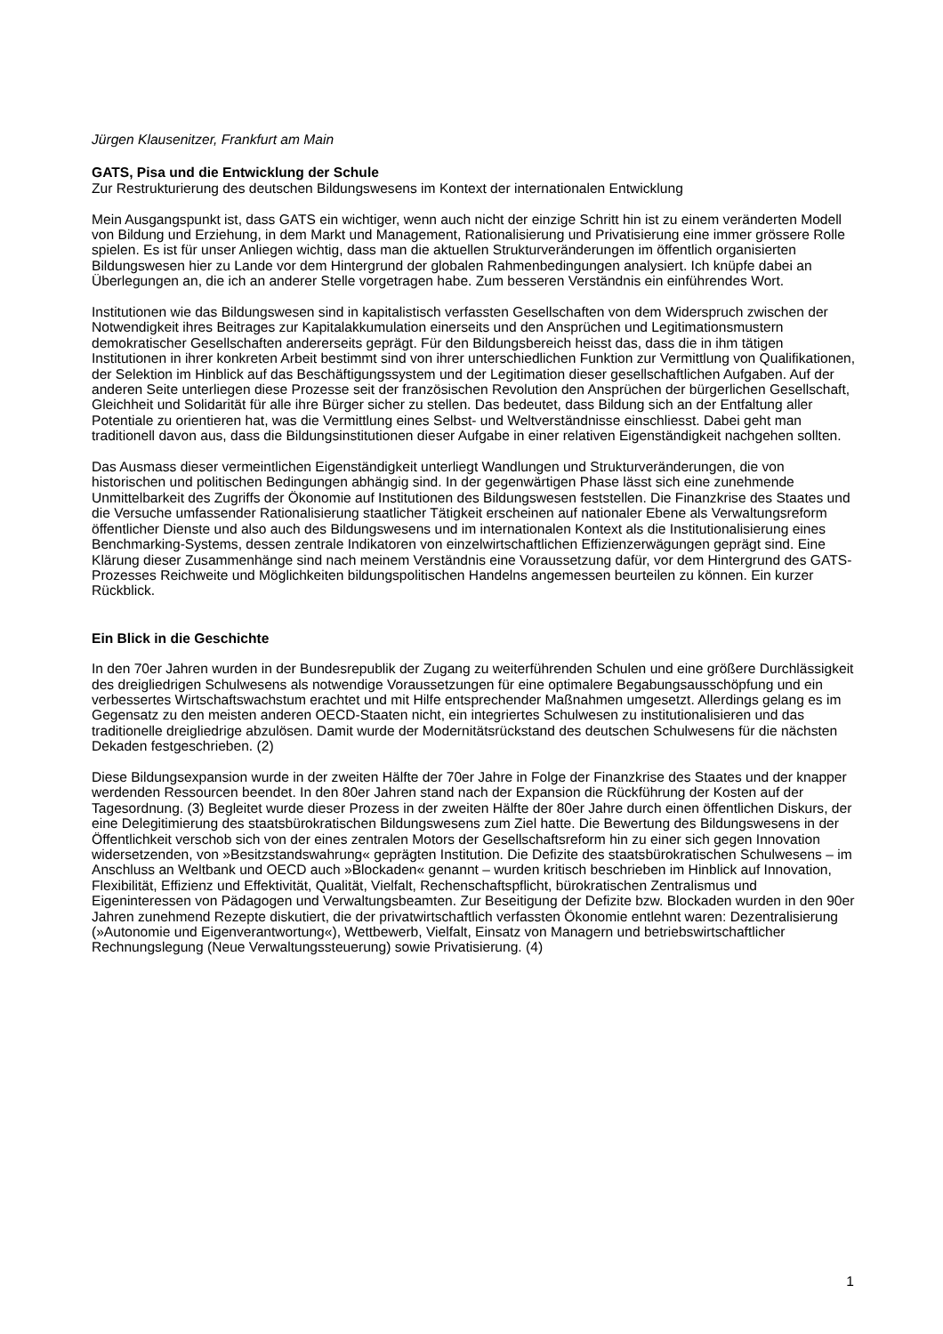Jürgen Klausenitzer, Frankfurt am Main
GATS, Pisa und die Entwicklung der Schule
Zur Restrukturierung des deutschen Bildungswesens im Kontext der internationalen Entwicklung
Mein Ausgangspunkt ist, dass GATS ein wichtiger, wenn auch nicht der einzige Schritt hin ist zu einem veränderten Modell von Bildung und Erziehung, in dem Markt und Management, Rationalisierung und Privatisierung eine immer grössere Rolle spielen. Es ist für unser Anliegen wichtig, dass man die aktuellen Strukturveränderungen im öffentlich organisierten Bildungswesen hier zu Lande vor dem Hintergrund der globalen Rahmenbedingungen analysiert. Ich knüpfe dabei an Überlegungen an, die ich an anderer Stelle vorgetragen habe. Zum besseren Verständnis ein einführendes Wort.
Institutionen wie das Bildungswesen sind in kapitalistisch verfassten Gesellschaften von dem Widerspruch zwischen der Notwendigkeit ihres Beitrages zur Kapitalakkumulation einerseits und den Ansprüchen und Legitimationsmustern demokratischer Gesellschaften andererseits geprägt. Für den Bildungsbereich heisst das, dass die in ihm tätigen Institutionen in ihrer konkreten Arbeit bestimmt sind von ihrer unterschiedlichen Funktion zur Vermittlung von Qualifikationen, der Selektion im Hinblick auf das Beschäftigungssystem und der Legitimation dieser gesellschaftlichen Aufgaben. Auf der anderen Seite unterliegen diese Prozesse seit der französischen Revolution den Ansprüchen der bürgerlichen Gesellschaft, Gleichheit und Solidarität für alle ihre Bürger sicher zu stellen. Das bedeutet, dass Bildung sich an der Entfaltung aller Potentiale zu orientieren hat, was die Vermittlung eines Selbst- und Weltverständnisse einschliesst. Dabei geht man traditionell davon aus, dass die Bildungsinstitutionen dieser Aufgabe in einer relativen Eigenständigkeit nachgehen sollten.
Das Ausmass dieser vermeintlichen Eigenständigkeit unterliegt Wandlungen und Strukturveränderungen, die von historischen und politischen Bedingungen abhängig sind. In der gegenwärtigen Phase lässt sich eine zunehmende Unmittelbarkeit des Zugriffs der Ökonomie auf Institutionen des Bildungswesen feststellen. Die Finanzkrise des Staates und die Versuche umfassender Rationalisierung staatlicher Tätigkeit erscheinen auf nationaler Ebene als Verwaltungsreform öffentlicher Dienste und also auch des Bildungswesens und im internationalen Kontext als die Institutionalisierung eines Benchmarking-Systems, dessen zentrale Indikatoren von einzelwirtschaftlichen Effizienzerwägungen geprägt sind. Eine Klärung dieser Zusammenhänge sind nach meinem Verständnis eine Voraussetzung dafür, vor dem Hintergrund des GATS-Prozesses Reichweite und Möglichkeiten bildungspolitischen Handelns angemessen beurteilen zu können. Ein kurzer Rückblick.
Ein Blick in die Geschichte
In den 70er Jahren wurden in der Bundesrepublik der Zugang zu weiterführenden Schulen und eine größere Durchlässigkeit des dreigliedrigen Schulwesens als notwendige Voraussetzungen für eine optimalere Begabungsausschöpfung und ein verbessertes Wirtschaftswachstum erachtet und mit Hilfe entsprechender Maßnahmen umgesetzt. Allerdings gelang es im Gegensatz zu den meisten anderen OECD-Staaten nicht, ein integriertes Schulwesen zu institutionalisieren und das traditionelle dreigliedrige abzulösen. Damit wurde der Modernitätsrückstand des deutschen Schulwesens für die nächsten Dekaden festgeschrieben. (2)
Diese Bildungsexpansion wurde in der zweiten Hälfte der 70er Jahre in Folge der Finanzkrise des Staates und der knapper werdenden Ressourcen beendet. In den 80er Jahren stand nach der Expansion die Rückführung der Kosten auf der Tagesordnung. (3) Begleitet wurde dieser Prozess in der zweiten Hälfte der 80er Jahre durch einen öffentlichen Diskurs, der eine Delegitimierung des staatsbürokratischen Bildungswesens zum Ziel hatte. Die Bewertung des Bildungswesens in der Öffentlichkeit verschob sich von der eines zentralen Motors der Gesellschaftsreform hin zu einer sich gegen Innovation widersetzenden, von »Besitzstandswahrung« geprägten Institution. Die Defizite des staatsbürokratischen Schulwesens – im Anschluss an Weltbank und OECD auch »Blockaden« genannt – wurden kritisch beschrieben im Hinblick auf Innovation, Flexibilität, Effizienz und Effektivität, Qualität, Vielfalt, Rechenschaftspflicht, bürokratischen Zentralismus und Eigeninteressen von Pädagogen und Verwaltungsbeamten. Zur Beseitigung der Defizite bzw. Blockaden wurden in den 90er Jahren zunehmend Rezepte diskutiert, die der privatwirtschaftlich verfassten Ökonomie entlehnt waren: Dezentralisierung (»Autonomie und Eigenverantwortung«), Wettbewerb, Vielfalt, Einsatz von Managern und betriebswirtschaftlicher Rechnungslegung (Neue Verwaltungssteuerung) sowie Privatisierung. (4)
1